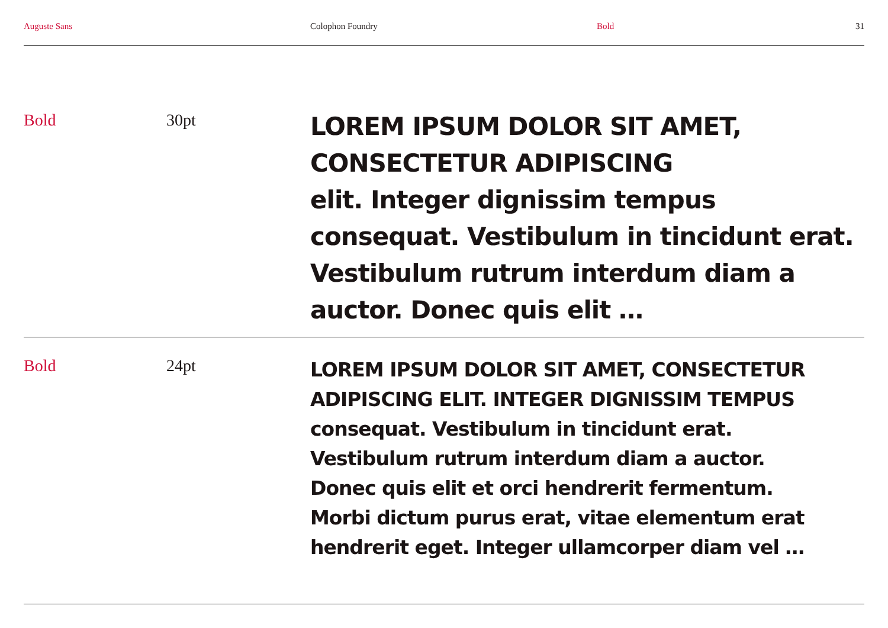Auguste Sans Colophon Foundry Bold 31
Bold 30pt
LOREM IPSUM DOLOR SIT AMET,
CONSECTETUR ADIPISCING
elit. Integer dignissim tempus
consequat. Vestibulum in tincidunt erat.
Vestibulum rutrum interdum diam a
auctor. Donec quis elit …
Bold 24pt
LOREM IPSUM DOLOR SIT AMET, CONSECTETUR
ADIPISCING ELIT. INTEGER DIGNISSIM TEMPUS
consequat. Vestibulum in tincidunt erat.
Vestibulum rutrum interdum diam a auctor.
Donec quis elit et orci hendrerit fermentum.
Morbi dictum purus erat, vitae elementum erat
hendrerit eget. Integer ullamcorper diam vel …